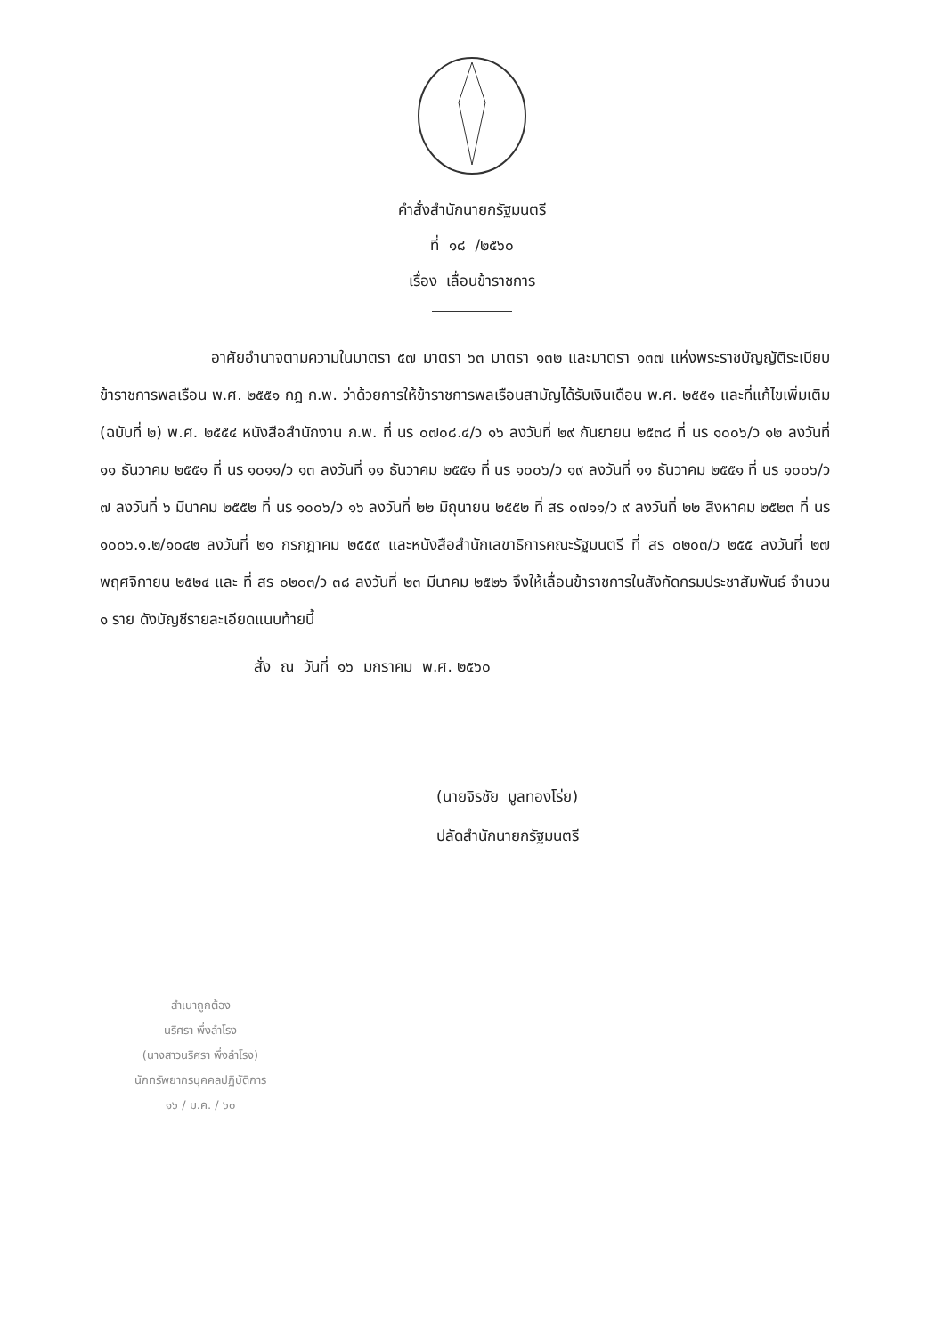คำสั่งสำนักนายกรัฐมนตรี
ที่ ๑๘ /๒๕๖๐
เรื่อง เลื่อนข้าราชการ
อาศัยอำนาจตามความในมาตรา ๕๗ มาตรา ๖๓ มาตรา ๑๓๒ และมาตรา ๑๓๗ แห่งพระราชบัญญัติระเบียบข้าราชการพลเรือน พ.ศ. ๒๕๕๑ กฎ ก.พ. ว่าด้วยการให้ข้าราชการพลเรือนสามัญได้รับเงินเดือน พ.ศ. ๒๕๕๑ และที่แก้ไขเพิ่มเติม (ฉบับที่ ๒) พ.ศ. ๒๕๕๔ หนังสือสำนักงาน ก.พ. ที่ นร ๐๗๐๘.๔/ว ๑๖ ลงวันที่ ๒๙ กันยายน ๒๕๓๘ ที่ นร ๑๐๐๖/ว ๑๒ ลงวันที่ ๑๑ ธันวาคม ๒๕๕๑ ที่ นร ๑๐๑๑/ว ๑๓ ลงวันที่ ๑๑ ธันวาคม ๒๕๕๑ ที่ นร ๑๐๐๖/ว ๑๙ ลงวันที่ ๑๑ ธันวาคม ๒๕๕๑ ที่ นร ๑๐๐๖/ว ๗ ลงวันที่ ๖ มีนาคม ๒๕๕๒ ที่ นร ๑๐๐๖/ว ๑๖ ลงวันที่ ๒๒ มิถุนายน ๒๕๕๒ ที่ สร ๐๗๑๑/ว ๙ ลงวันที่ ๒๒ สิงหาคม ๒๕๒๓ ที่ นร ๑๐๐๖.๑.๒/๑๐๔๒ ลงวันที่ ๒๑ กรกฎาคม ๒๕๕๙ และหนังสือสำนักเลขาธิการคณะรัฐมนตรี ที่ สร ๐๒๐๓/ว ๒๕๕ ลงวันที่ ๒๗ พฤศจิกายน ๒๕๒๔ และ ที่ สร ๐๒๐๓/ว ๓๘ ลงวันที่ ๒๓ มีนาคม ๒๕๒๖ จึงให้เลื่อนข้าราชการในสังกัดกรมประชาสัมพันธ์ จำนวน ๑ ราย ดังบัญชีรายละเอียดแนบท้ายนี้
สั่ง ณ วันที่ ๑๖ มกราคม พ.ศ. ๒๕๖๐
(นายจิรชัย มูลทองโร่ย)
ปลัดสำนักนายกรัฐมนตรี
สำเนาถูกต้อง
นริศรา พึ่งลำโรง
(นางสาวนริศรา พึ่งลำโรง)
นักทรัพยากรบุคคลปฏิบัติการ
๑๖ / ม.ค. / ๖๐